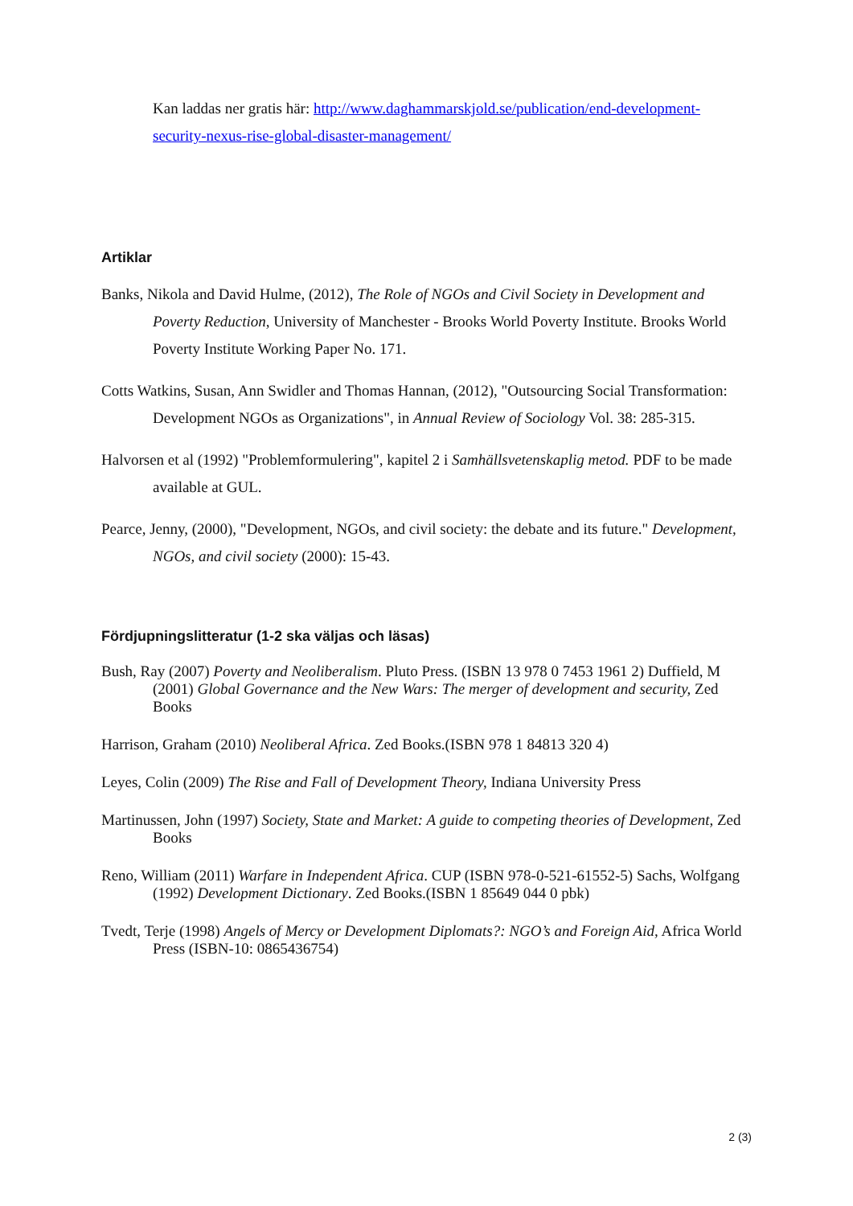Kan laddas ner gratis här: http://www.daghammarskjold.se/publication/end-development-security-nexus-rise-global-disaster-management/
Artiklar
Banks, Nikola and David Hulme, (2012), The Role of NGOs and Civil Society in Development and Poverty Reduction, University of Manchester - Brooks World Poverty Institute. Brooks World Poverty Institute Working Paper No. 171.
Cotts Watkins, Susan, Ann Swidler and Thomas Hannan, (2012), "Outsourcing Social Transformation: Development NGOs as Organizations", in Annual Review of Sociology Vol. 38: 285-315.
Halvorsen et al (1992) "Problemformulering", kapitel 2 i Samhällsvetenskaplig metod. PDF to be made available at GUL.
Pearce, Jenny, (2000), "Development, NGOs, and civil society: the debate and its future." Development, NGOs, and civil society (2000): 15-43.
Fördjupningslitteratur (1-2 ska väljas och läsas)
Bush, Ray (2007) Poverty and Neoliberalism. Pluto Press. (ISBN 13 978 0 7453 1961 2) Duffield, M (2001) Global Governance and the New Wars: The merger of development and security, Zed Books
Harrison, Graham (2010) Neoliberal Africa. Zed Books.(ISBN 978 1 84813 320 4)
Leyes, Colin (2009) The Rise and Fall of Development Theory, Indiana University Press
Martinussen, John (1997) Society, State and Market: A guide to competing theories of Development, Zed Books
Reno, William (2011) Warfare in Independent Africa. CUP (ISBN 978-0-521-61552-5) Sachs, Wolfgang (1992) Development Dictionary. Zed Books.(ISBN 1 85649 044 0 pbk)
Tvedt, Terje (1998) Angels of Mercy or Development Diplomats?: NGO’s and Foreign Aid, Africa World Press (ISBN-10: 0865436754)
2 (3)